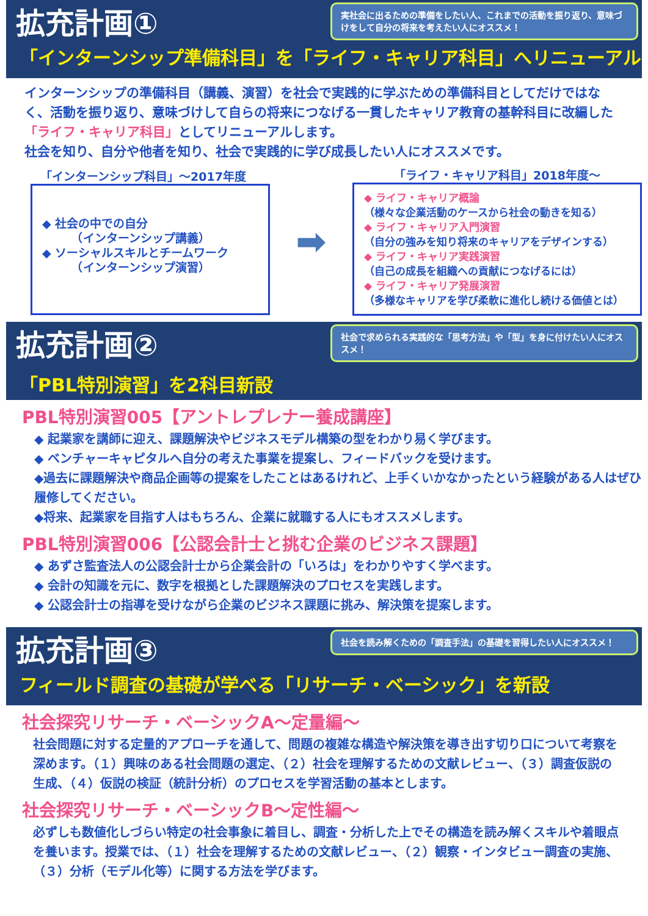実社会に出るための準備をしたい人、これまでの活動を振り返り、意味づけをして自分の将来を考えたい人にオススメ！
拡充計画①
「インターンシップ準備科目」を「ライフ・キャリア科目」へリニューアル
インターンシップの準備科目（講義、演習）を社会で実践的に学ぶための準備科目としてだけではなく、活動を振り返り、意味づけして自らの将来につなげる一貫したキャリア教育の基幹科目に改編した「ライフ・キャリア科目」としてリニューアルします。
社会を知り、自分や他者を知り、社会で実践的に学び成長したい人にオススメです。
「インターンシップ科目」～2017年度
◆ 社会の中での自分
　　　（インターンシップ講義）
◆ ソーシャルスキルとチームワーク
　　　（インターンシップ演習）
➡
「ライフ・キャリア科目」2018年度～
◆ ライフ・キャリア概論
（様々な企業活動のケースから社会の動きを知る）
◆ ライフ・キャリア入門演習
（自分の強みを知り将来のキャリアをデザインする）
◆ ライフ・キャリア実践演習
（自己の成長を組織への貢献につなげるには）
◆ ライフ・キャリア発展演習
（多様なキャリアを学び柔軟に進化し続ける価値とは）
社会で求められる実践的な「思考方法」や「型」を身に付けたい人にオススメ！
拡充計画②
「PBL特別演習」を2科目新設
PBL特別演習005【アントレプレナー養成講座】
◆ 起業家を講師に迎え、課題解決やビジネスモデル構築の型をわかり易く学びます。
◆ ベンチャーキャピタルへ自分の考えた事業を提案し、フィードバックを受けます。
◆過去に課題解決や商品企画等の提案をしたことはあるけれど、上手くいかなかったという経験がある人はぜひ履修してください。
◆将来、起業家を目指す人はもちろん、企業に就職する人にもオススメします。
PBL特別演習006【公認会計士と挑む企業のビジネス課題】
◆ あずさ監査法人の公認会計士から企業会計の「いろは」をわかりやすく学べます。
◆ 会計の知識を元に、数字を根拠とした課題解決のプロセスを実践します。
◆ 公認会計士の指導を受けながら企業のビジネス課題に挑み、解決策を提案します。
社会を読み解くための「調査手法」の基礎を習得したい人にオススメ！
拡充計画③
フィールド調査の基礎が学べる「リサーチ・ベーシック」を新設
社会探究リサーチ・ベーシックA～定量編～
社会問題に対する定量的アプローチを通して、問題の複雑な構造や解決策を導き出す切り口について考察を深めます。（１）興味のある社会問題の選定、（２）社会を理解するための文献レビュー、（３）調査仮説の生成、（４）仮説の検証（統計分析）のプロセスを学習活動の基本とします。
社会探究リサーチ・ベーシックB～定性編～
必ずしも数値化しづらい特定の社会事象に着目し、調査・分析した上でその構造を読み解くスキルや着眼点を養います。授業では、（１）社会を理解するための文献レビュー、（２）観察・インタビュー調査の実施、（３）分析（モデル化等）に関する方法を学びます。